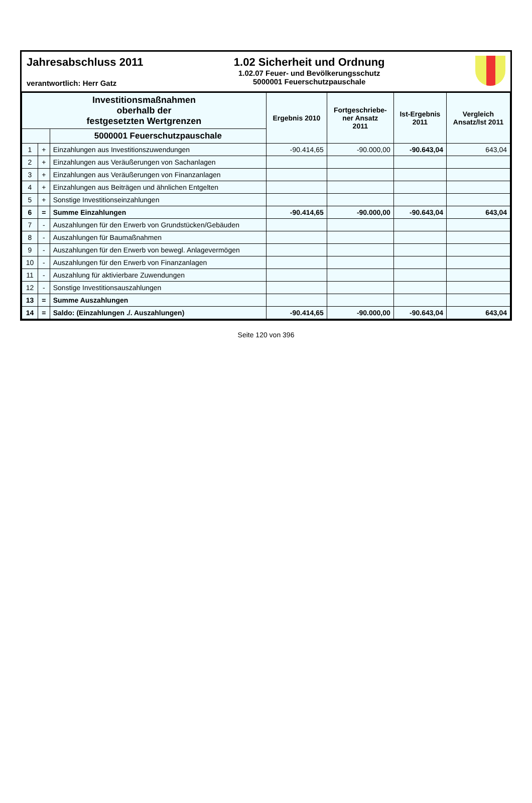Jahresabschluss 2011
verantwortlich: Herr Gatz
1.02 Sicherheit und Ordnung
1.02.07 Feuer- und Bevölkerungsschutz
5000001 Feuerschutzpauschale
| Investitionsmaßnahmen oberhalb der festgesetzten Wertgrenzen | | | Ergebnis 2010 | Fortgeschriebe- ner Ansatz 2011 | Ist-Ergebnis 2011 | Vergleich Ansatz/Ist 2011 |
| --- | --- | --- | --- | --- | --- | --- |
| | | 5000001 Feuerschutzpauschale | | | | |
| 1 | + | Einzahlungen aus Investitionszuwendungen | -90.414,65 | -90.000,00 | -90.643,04 | 643,04 |
| 2 | + | Einzahlungen aus Veräußerungen von Sachanlagen | | | | |
| 3 | + | Einzahlungen aus Veräußerungen von Finanzanlagen | | | | |
| 4 | + | Einzahlungen aus Beiträgen und ähnlichen Entgelten | | | | |
| 5 | + | Sonstige Investitionseinzahlungen | | | | |
| 6 | = | Summe Einzahlungen | -90.414,65 | -90.000,00 | -90.643,04 | 643,04 |
| 7 | - | Auszahlungen für den Erwerb von Grundstücken/Gebäuden | | | | |
| 8 | - | Auszahlungen für Baumaßnahmen | | | | |
| 9 | - | Auszahlungen für den Erwerb von bewegl. Anlagevermögen | | | | |
| 10 | - | Auszahlungen für den Erwerb von Finanzanlagen | | | | |
| 11 | - | Auszahlung für aktivierbare Zuwendungen | | | | |
| 12 | - | Sonstige Investitionsauszahlungen | | | | |
| 13 | = | Summe Auszahlungen | | | | |
| 14 | = | Saldo: (Einzahlungen ./. Auszahlungen) | -90.414,65 | -90.000,00 | -90.643,04 | 643,04 |
Seite 120 von 396